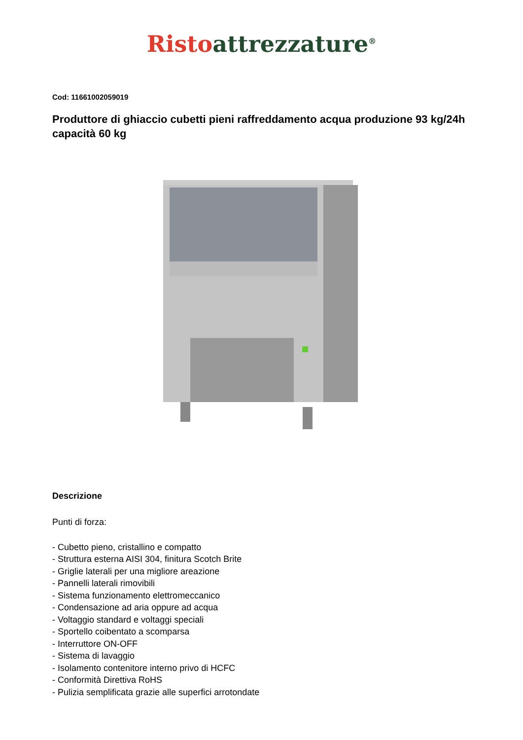Risto attrezzature<sup>®</sup>
Cod: 11661002059019
Produttore di ghiaccio cubetti pieni raffreddamento acqua produzione 93 kg/24h capacità 60 kg
Descrizione
Punti di forza:
- Cubetto pieno, cristallino e compatto
- Struttura esterna AISI 304, finitura Scotch Brite
- Griglie laterali per una migliore areazione
- Pannelli laterali rimovibili
- Sistema funzionamento elettromeccanico
- Condensazione ad aria oppure ad acqua
- Voltaggio standard e voltaggi speciali
- Sportello coibentato a scomparsa
- Interruttore ON-OFF
- Sistema di lavaggio
- Isolamento contenitore interno privo di HCFC
- Conformità Direttiva RoHS
- Pulizia semplificata grazie alle superfici arrotondate